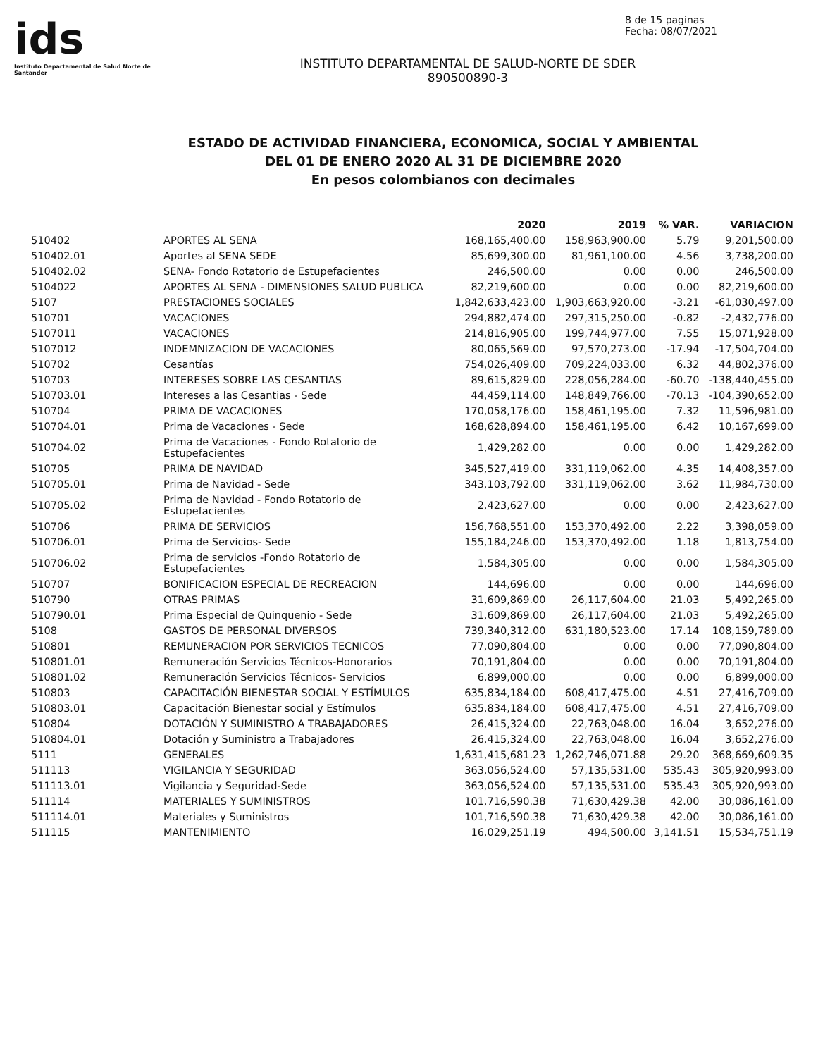ids
Instituto Departamental de Salud Norte de Santander
8 de 15 paginas
Fecha: 08/07/2021
INSTITUTO DEPARTAMENTAL DE SALUD-NORTE DE SDER
890500890-3
ESTADO DE ACTIVIDAD FINANCIERA, ECONOMICA, SOCIAL Y AMBIENTAL
DEL 01 DE ENERO 2020 AL 31 DE DICIEMBRE 2020
En pesos colombianos con decimales
| | | 2020 | 2019 | % VAR. | VARIACION |
| --- | --- | --- | --- | --- | --- |
| 510402 | APORTES AL SENA | 168,165,400.00 | 158,963,900.00 | 5.79 | 9,201,500.00 |
| 510402.01 | Aportes al SENA SEDE | 85,699,300.00 | 81,961,100.00 | 4.56 | 3,738,200.00 |
| 510402.02 | SENA- Fondo Rotatorio de Estupefacientes | 246,500.00 | 0.00 | 0.00 | 246,500.00 |
| 5104022 | APORTES AL SENA - DIMENSIONES SALUD PUBLICA | 82,219,600.00 | 0.00 | 0.00 | 82,219,600.00 |
| 5107 | PRESTACIONES SOCIALES | 1,842,633,423.00 | 1,903,663,920.00 | -3.21 | -61,030,497.00 |
| 510701 | VACACIONES | 294,882,474.00 | 297,315,250.00 | -0.82 | -2,432,776.00 |
| 5107011 | VACACIONES | 214,816,905.00 | 199,744,977.00 | 7.55 | 15,071,928.00 |
| 5107012 | INDEMNIZACION DE VACACIONES | 80,065,569.00 | 97,570,273.00 | -17.94 | -17,504,704.00 |
| 510702 | Cesantías | 754,026,409.00 | 709,224,033.00 | 6.32 | 44,802,376.00 |
| 510703 | INTERESES SOBRE LAS CESANTIAS | 89,615,829.00 | 228,056,284.00 | -60.70 | -138,440,455.00 |
| 510703.01 | Intereses a las Cesantias - Sede | 44,459,114.00 | 148,849,766.00 | -70.13 | -104,390,652.00 |
| 510704 | PRIMA DE VACACIONES | 170,058,176.00 | 158,461,195.00 | 7.32 | 11,596,981.00 |
| 510704.01 | Prima de Vacaciones - Sede | 168,628,894.00 | 158,461,195.00 | 6.42 | 10,167,699.00 |
| 510704.02 | Prima de Vacaciones - Fondo Rotatorio de Estupefacientes | 1,429,282.00 | 0.00 | 0.00 | 1,429,282.00 |
| 510705 | PRIMA DE NAVIDAD | 345,527,419.00 | 331,119,062.00 | 4.35 | 14,408,357.00 |
| 510705.01 | Prima de Navidad - Sede | 343,103,792.00 | 331,119,062.00 | 3.62 | 11,984,730.00 |
| 510705.02 | Prima de Navidad - Fondo Rotatorio de Estupefacientes | 2,423,627.00 | 0.00 | 0.00 | 2,423,627.00 |
| 510706 | PRIMA DE SERVICIOS | 156,768,551.00 | 153,370,492.00 | 2.22 | 3,398,059.00 |
| 510706.01 | Prima de Servicios- Sede | 155,184,246.00 | 153,370,492.00 | 1.18 | 1,813,754.00 |
| 510706.02 | Prima de servicios -Fondo Rotatorio de Estupefacientes | 1,584,305.00 | 0.00 | 0.00 | 1,584,305.00 |
| 510707 | BONIFICACION ESPECIAL DE RECREACION | 144,696.00 | 0.00 | 0.00 | 144,696.00 |
| 510790 | OTRAS PRIMAS | 31,609,869.00 | 26,117,604.00 | 21.03 | 5,492,265.00 |
| 510790.01 | Prima Especial de Quinquenio - Sede | 31,609,869.00 | 26,117,604.00 | 21.03 | 5,492,265.00 |
| 5108 | GASTOS DE PERSONAL DIVERSOS | 739,340,312.00 | 631,180,523.00 | 17.14 | 108,159,789.00 |
| 510801 | REMUNERACION POR SERVICIOS TECNICOS | 77,090,804.00 | 0.00 | 0.00 | 77,090,804.00 |
| 510801.01 | Remuneración Servicios Técnicos-Honorarios | 70,191,804.00 | 0.00 | 0.00 | 70,191,804.00 |
| 510801.02 | Remuneración Servicios Técnicos- Servicios | 6,899,000.00 | 0.00 | 0.00 | 6,899,000.00 |
| 510803 | CAPACITACIÓN BIENESTAR SOCIAL Y ESTÍMULOS | 635,834,184.00 | 608,417,475.00 | 4.51 | 27,416,709.00 |
| 510803.01 | Capacitación Bienestar social y Estímulos | 635,834,184.00 | 608,417,475.00 | 4.51 | 27,416,709.00 |
| 510804 | DOTACIÓN Y SUMINISTRO A TRABAJADORES | 26,415,324.00 | 22,763,048.00 | 16.04 | 3,652,276.00 |
| 510804.01 | Dotación y Suministro a Trabajadores | 26,415,324.00 | 22,763,048.00 | 16.04 | 3,652,276.00 |
| 5111 | GENERALES | 1,631,415,681.23 | 1,262,746,071.88 | 29.20 | 368,669,609.35 |
| 511113 | VIGILANCIA Y SEGURIDAD | 363,056,524.00 | 57,135,531.00 | 535.43 | 305,920,993.00 |
| 511113.01 | Vigilancia y Seguridad-Sede | 363,056,524.00 | 57,135,531.00 | 535.43 | 305,920,993.00 |
| 511114 | MATERIALES Y SUMINISTROS | 101,716,590.38 | 71,630,429.38 | 42.00 | 30,086,161.00 |
| 511114.01 | Materiales y Suministros | 101,716,590.38 | 71,630,429.38 | 42.00 | 30,086,161.00 |
| 511115 | MANTENIMIENTO | 16,029,251.19 | 494,500.00 | 3,141.51 | 15,534,751.19 |